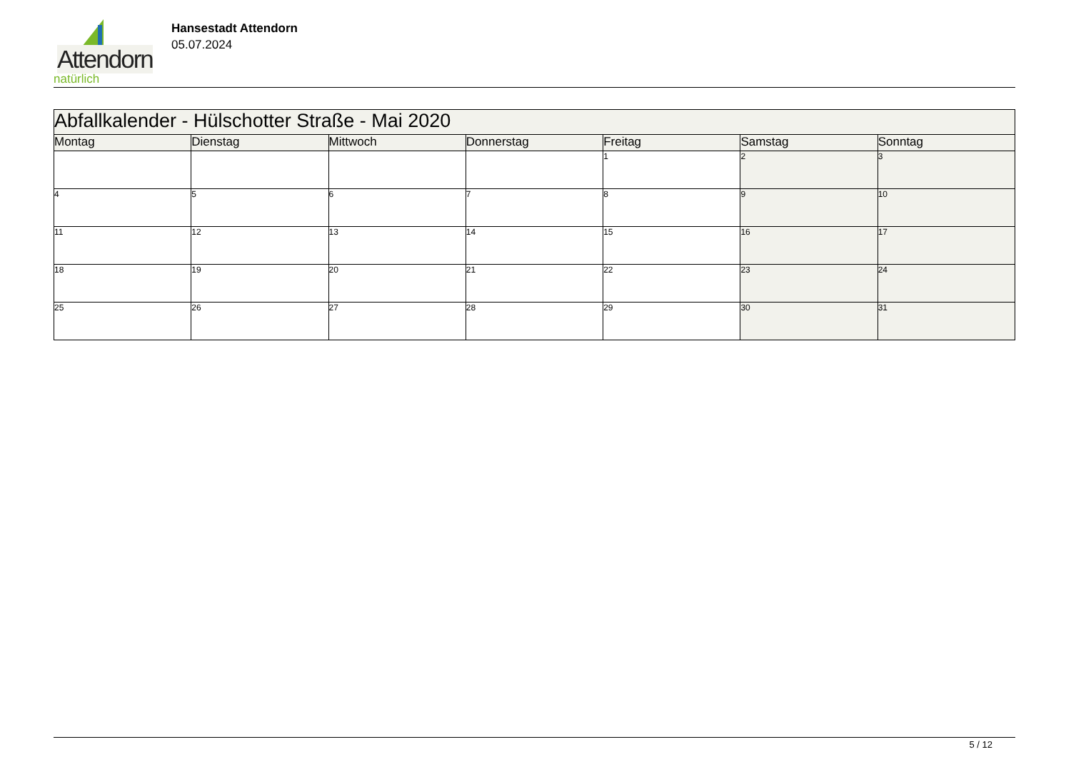Attendorn
natürlich
Hansestadt Attendorn
05.07.2024
| Abfallkalender - Hülschotter Straße - Mai 2020 | | | | | | |
| Montag | Dienstag | Mittwoch | Donnerstag | Freitag | Samstag | Sonntag |
| | | | | 1 | 2 | 3 |
| 4 | 5 | 6 | 7 | 8 | 9 | 10 |
| 11 | 12 | 13 | 14 | 15 | 16 | 17 |
| 18 | 19 | 20 | 21 | 22 | 23 | 24 |
| 25 | 26 | 27 | 28 | 29 | 30 | 31 |
5 / 12